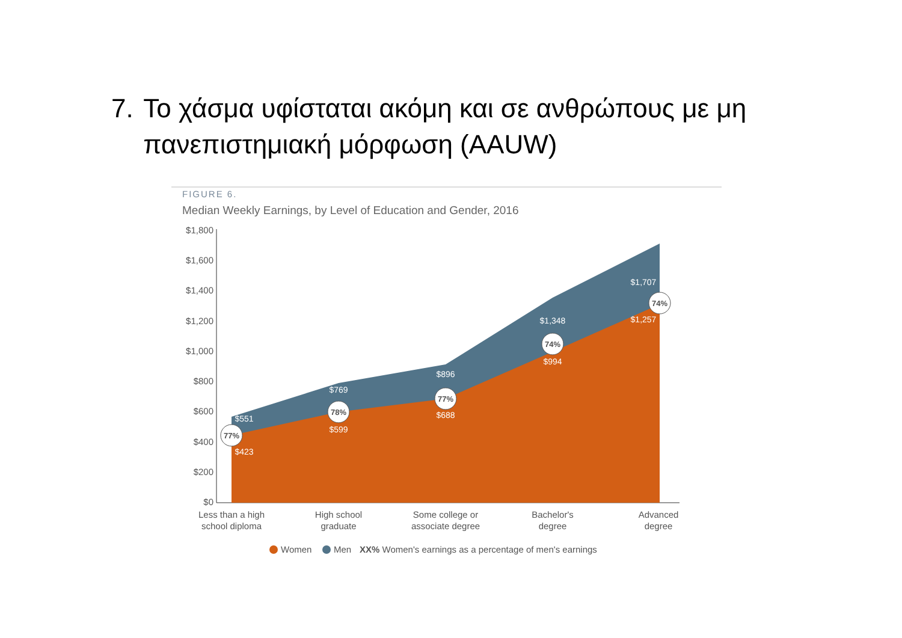7. Το χάσμα υφίσταται ακόμη και σε ανθρώπους με μη πανεπιστημιακή μόρφωση (AAUW)
FIGURE 6.
Median Weekly Earnings, by Level of Education and Gender, 2016
$1,800
$1,600
$1,400
$1,200
$1,000
$800
$600
$400
$200
$0
77%
78%
77%
74%
74%
$551
$769
$896
$1,348
$1,707
$423
$599
$688
$994
$1,257
Less than a high
school diploma
High school
graduate
Some college or
associate degree
Bachelor's
degree
Advanced
degree
Women
Men
XX% Women's earnings as a percentage of men's earnings